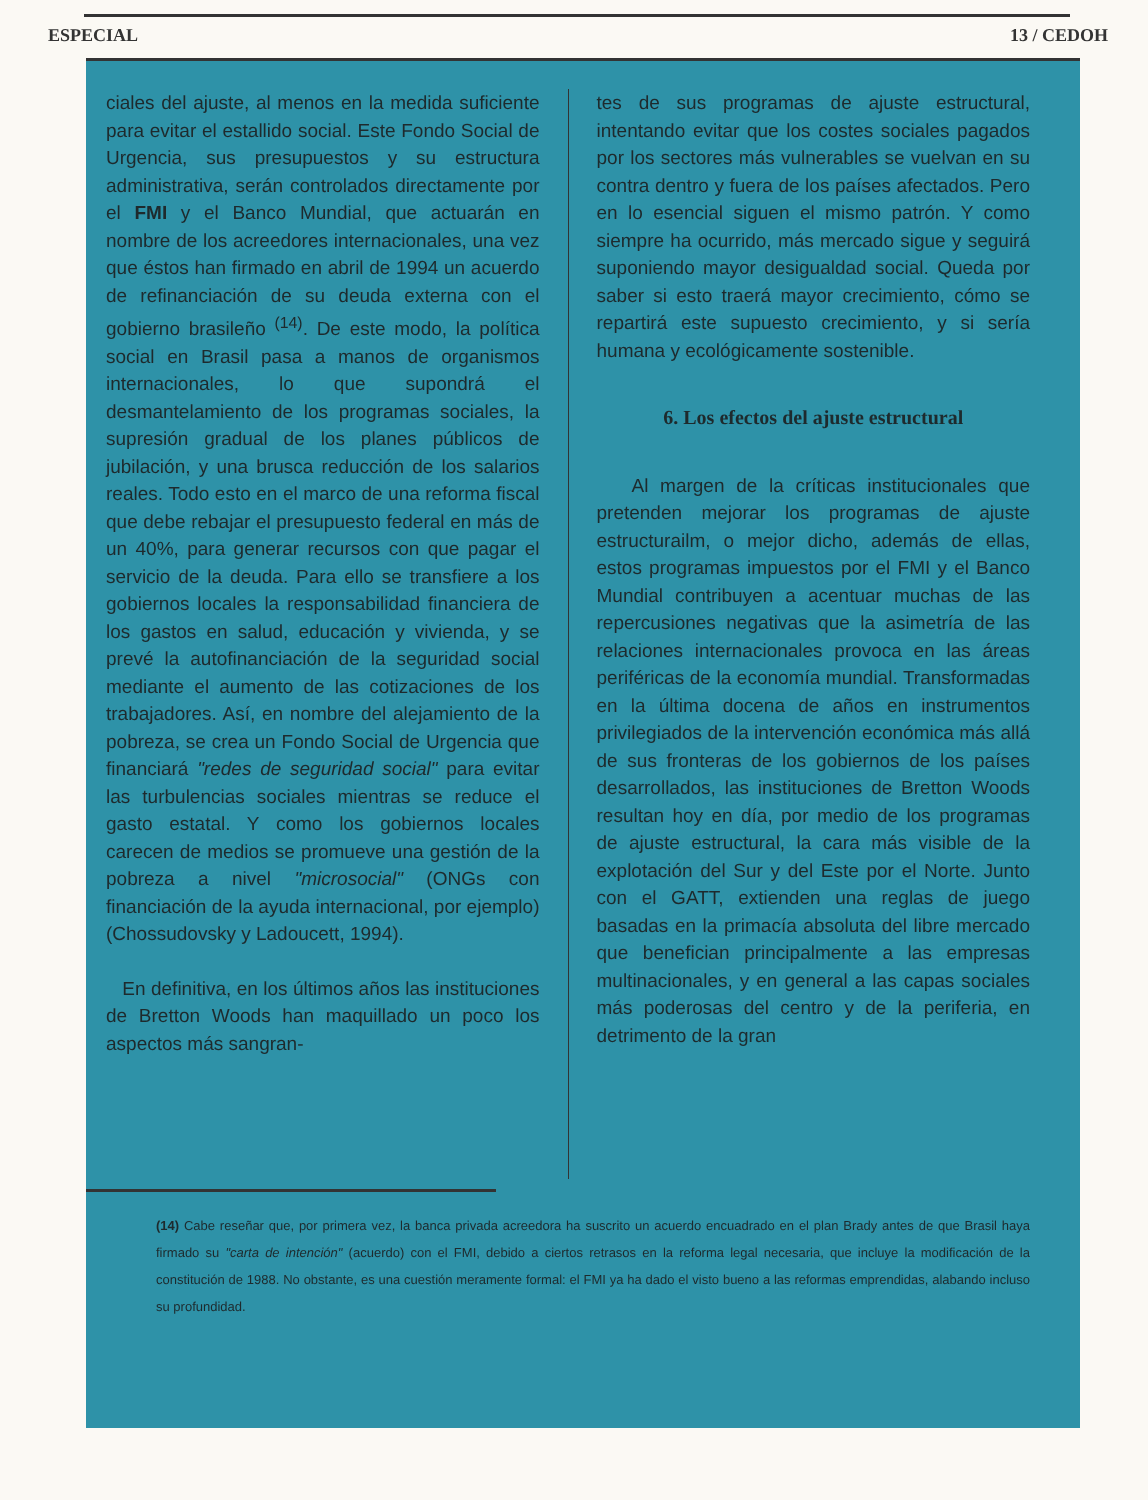ESPECIAL 13 / CEDOH
ciales del ajuste, al menos en la medida suficiente para evitar el estallido social. Este Fondo Social de Urgencia, sus presupuestos y su estructura administrativa, serán controlados directamente por el FMI y el Banco Mundial, que actuarán en nombre de los acreedores internacionales, una vez que éstos han firmado en abril de 1994 un acuerdo de refinanciación de su deuda externa con el gobierno brasileño <sup>(14)</sup>. De este modo, la política social en Brasil pasa a manos de organismos internacionales, lo que supondrá el desmantelamiento de los programas sociales, la supresión gradual de los planes públicos de jubilación, y una brusca reducción de los salarios reales. Todo esto en el marco de una reforma fiscal que debe rebajar el presupuesto federal en más de un 40%, para generar recursos con que pagar el servicio de la deuda. Para ello se transfiere a los gobiernos locales la responsabilidad financiera de los gastos en salud, educación y vivienda, y se prevé la autofinanciación de la seguridad social mediante el aumento de las cotizaciones de los trabajadores. Así, en nombre del alejamiento de la pobreza, se crea un Fondo Social de Urgencia que financiará "redes de seguridad social" para evitar las turbulencias sociales mientras se reduce el gasto estatal. Y como los gobiernos locales carecen de medios se promueve una gestión de la pobreza a nivel "microsocial" (ONGs con financiación de la ayuda internacional, por ejemplo) (Chossudovsky y Ladoucett, 1994).
En definitiva, en los últimos años las instituciones de Bretton Woods han maquillado un poco los aspectos más sangran-
tes de sus programas de ajuste estructural, intentando evitar que los costes sociales pagados por los sectores más vulnerables se vuelvan en su contra dentro y fuera de los países afectados. Pero en lo esencial siguen el mismo patrón. Y como siempre ha ocurrido, más mercado sigue y seguirá suponiendo mayor desigualdad social. Queda por saber si esto traerá mayor crecimiento, cómo se repartirá este supuesto crecimiento, y si sería humana y ecológicamente sostenible.
6. Los efectos del ajuste estructural
Al margen de la críticas institucionales que pretenden mejorar los programas de ajuste estructurailm, o mejor dicho, además de ellas, estos programas impuestos por el FMI y el Banco Mundial contribuyen a acentuar muchas de las repercusiones negativas que la asimetría de las relaciones internacionales provoca en las áreas periféricas de la economía mundial. Transformadas en la última docena de años en instrumentos privilegiados de la intervención económica más allá de sus fronteras de los gobiernos de los países desarrollados, las instituciones de Bretton Woods resultan hoy en día, por medio de los programas de ajuste estructural, la cara más visible de la explotación del Sur y del Este por el Norte. Junto con el GATT, extienden una reglas de juego basadas en la primacía absoluta del libre mercado que benefician principalmente a las empresas multinacionales, y en general a las capas sociales más poderosas del centro y de la periferia, en detrimento de la gran
(14) Cabe reseñar que, por primera vez, la banca privada acreedora ha suscrito un acuerdo encuadrado en el plan Brady antes de que Brasil haya firmado su "carta de intención" (acuerdo) con el FMI, debido a ciertos retrasos en la reforma legal necesaria, que incluye la modificación de la constitución de 1988. No obstante, es una cuestión meramente formal: el FMI ya ha dado el visto bueno a las reformas emprendidas, alabando incluso su profundidad.